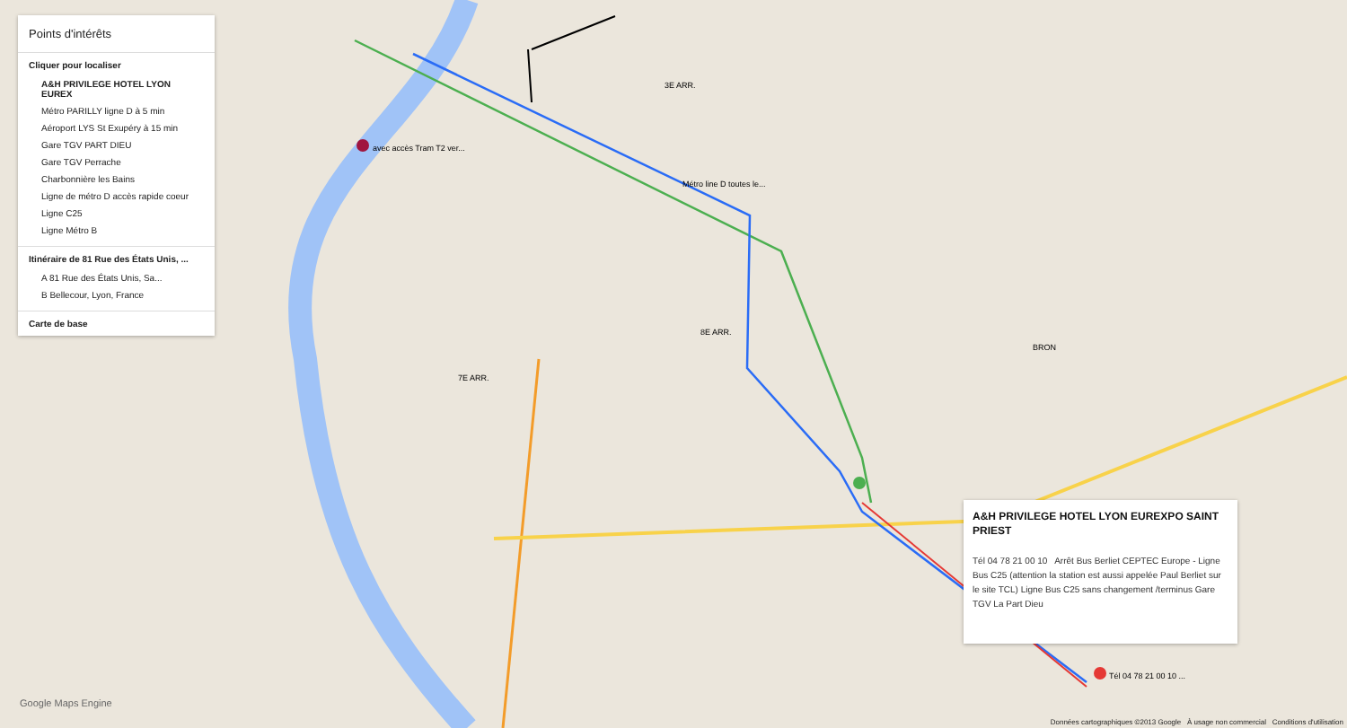Points d'intérêts
Cliquer pour localiser
A&H PRIVILEGE HOTEL LYON EUREX
Métro PARILLY ligne D à 5 min
Aéroport LYS St Exupéry à 15 min
Gare TGV PART DIEU
Gare TGV Perrache
Charbonnière les Bains
Ligne de métro D accès rapide coeur
Ligne C25
Ligne Métro B
Itinéraire de 81 Rue des États Unis, ...
A 81 Rue des États Unis, Sa...
B Bellecour, Lyon, France
Carte de base
avec accès Tram T2 ver...
Métro line D toutes le...
3E ARR.
8E ARR.
7E ARR.
BRON
Tél 04 78 21 00 10 ...
A&H PRIVILEGE HOTEL LYON EUREXPO SAINT PRIEST
Tél 04 78 21 00 10 Arrêt Bus Berliet CEPTEC Europe - Ligne Bus C25 (attention la station est aussi appelée Paul Berliet sur le site TCL) Ligne Bus C25 sans changement /terminus Gare TGV La Part Dieu
Google Maps Engine
Données cartographiques ©2013 Google À usage non commercial Conditions d'utilisation